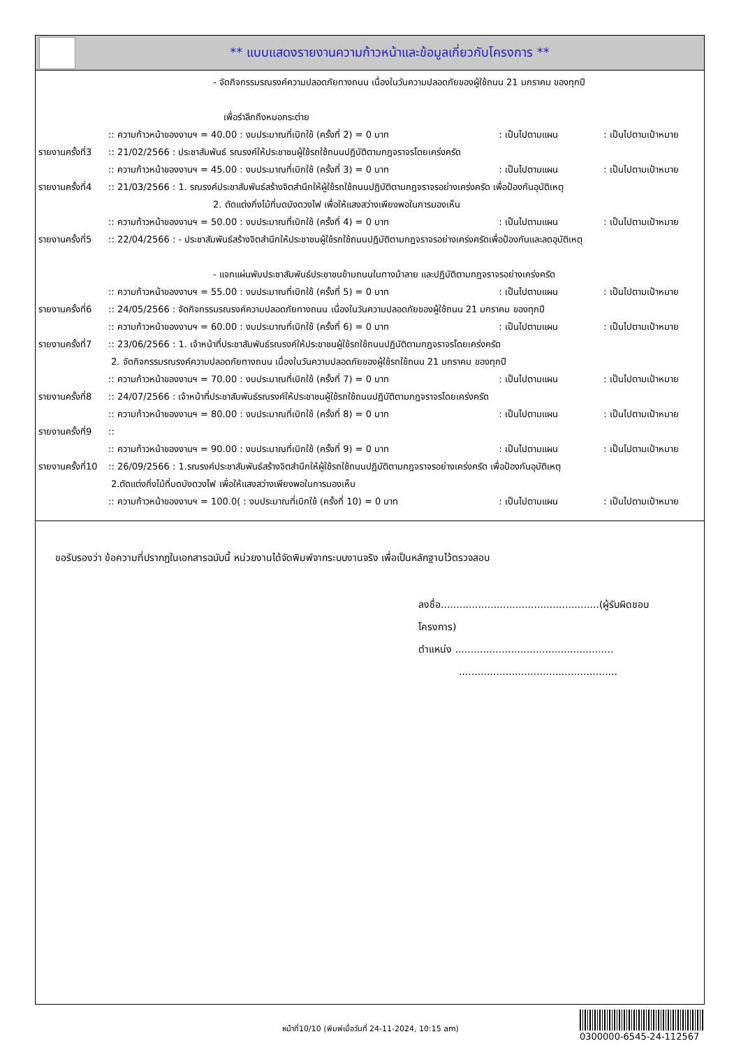** แบบแสดงรายงานความก้าวหน้าและข้อมูลเกี่ยวกับโครงการ **
- จัดกิจกรรมรณรงค์ความปลอดภัยทางถนน เนื่องในวันความปลอดภัยของผู้ใช้ถนน 21 มกราคม ของทุกปี
เพื่อรำลึกถึงหมอกระต่าย
:: ความก้าวหน้าของงานฯ = 40.00 : งบประมาณที่เบิกใช้ (ครั้งที่ 2) = 0 บาท: เป็นไปตามแผน: เป็นไปตามเป้าหมาย
รายงานครั้งที่3:: 21/02/2566 : ประชาสัมพันธ์ รณรงค์ให้ประชาชนผู้ใช้รถใช้ถนนปฏิบัติตามกฎจราจรโดยเคร่งครัด
:: ความก้าวหน้าของงานฯ = 45.00 : งบประมาณที่เบิกใช้ (ครั้งที่ 3) = 0 บาท: เป็นไปตามแผน: เป็นไปตามเป้าหมาย
รายงานครั้งที่4:: 21/03/2566 : 1. รณรงค์ประชาสัมพันธ์สร้างจิตสำนึกให้ผู้ใช้รถใช้ถนนปฏิบัติตามกฎจราจรอย่างเคร่งครัด เพื่อป้องกันอุบัติเหตุ
2. ตัดแต่งกิ่งไม้ที่บดบังดวงไฟ เพื่อให้แสงสว่างเพียงพอในการมองเห็น
:: ความก้าวหน้าของงานฯ = 50.00 : งบประมาณที่เบิกใช้ (ครั้งที่ 4) = 0 บาท: เป็นไปตามแผน: เป็นไปตามเป้าหมาย
รายงานครั้งที่5:: 22/04/2566 : - ประชาสัมพันธ์สร้างจิตสำนึกให้ประชาชนผู้ใช้รถใช้ถนนปฏิบัติตามกฎจราจรอย่างเคร่งครัดเพื่อป้องกันและลดอุบัติเหตุ
- แจกแผ่นพับประชาสัมพันธ์ประชาชนข้ามถนนในทางม้าลาย และปฏิบัติตามกฎจราจรอย่างเคร่งครัด
:: ความก้าวหน้าของงานฯ = 55.00 : งบประมาณที่เบิกใช้ (ครั้งที่ 5) = 0 บาท: เป็นไปตามแผน: เป็นไปตามเป้าหมาย
รายงานครั้งที่6:: 24/05/2566 : จัดกิจกรรมรณรงค์ความปลอดภัยทางถนน เนื่องในวันความปลอดภัยของผู้ใช้ถนน 21 มกราคม ของทุกปี
:: ความก้าวหน้าของงานฯ = 60.00 : งบประมาณที่เบิกใช้ (ครั้งที่ 6) = 0 บาท: เป็นไปตามแผน: เป็นไปตามเป้าหมาย
รายงานครั้งที่7:: 23/06/2566 : 1. เจ้าหน้าที่ประชาสัมพันธ์รณรงค์ให้ประชาชนผู้ใช้รถใช้ถนนปฏิบัติตามกฎจราจรโดยเคร่งครัด
2. จัดกิจกรรมรณรงค์ความปลอดภัยทางถนน เนื่องในวันความปลอดภัยของผู้ใช้รถใช้ถนน 21 มกราคม ของทุกปี
:: ความก้าวหน้าของงานฯ = 70.00 : งบประมาณที่เบิกใช้ (ครั้งที่ 7) = 0 บาท: เป็นไปตามแผน: เป็นไปตามเป้าหมาย
รายงานครั้งที่8:: 24/07/2566 : เจ้าหน้าที่ประชาสัมพันธ์รณรงค์ให้ประชาชนผู้ใช้รถใช้ถนนปฏิบัติตามกฎจราจรโดยเคร่งครัด
:: ความก้าวหน้าของงานฯ = 80.00 : งบประมาณที่เบิกใช้ (ครั้งที่ 8) = 0 บาท: เป็นไปตามแผน: เป็นไปตามเป้าหมาย
รายงานครั้งที่9::
:: ความก้าวหน้าของงานฯ = 90.00 : งบประมาณที่เบิกใช้ (ครั้งที่ 9) = 0 บาท: เป็นไปตามแผน: เป็นไปตามเป้าหมาย
รายงานครั้งที่10:: 26/09/2566 : 1.รณรงค์ประชาสัมพันธ์สร้างจิตสำนึกให้ผู้ใช้รถใช้ถนนปฏิบัติตามกฎจราจรอย่างเคร่งครัด เพื่อป้องกันอุบัติเหตุ
2.ตัดแต่งกิ่งไม้ที่บดบังดวงไฟ เพื่อให้แสงสว่างเพียงพอในการมองเห็น
:: ความก้าวหน้าของงานฯ = 100.0( : งบประมาณที่เบิกใช้ (ครั้งที่ 10) = 0 บาท: เป็นไปตามแผน: เป็นไปตามเป้าหมาย
ขอรับรองว่า ข้อความที่ปรากฎในเอกสารฉบับนี้ หน่วยงานได้จัดพิมพ์จากระบบงานจริง เพื่อเป็นหลักฐานไว้ตรวจสอบ
ลงชื่อ...................................................(ผู้รับผิดชอบโครงการ)
ตำแหน่ง ...................................................
...................................................
หน้าที่10/10 (พิมพ์เมื่อวันที่ 24-11-2024, 10:15 am)
0300000-6545-24-112567